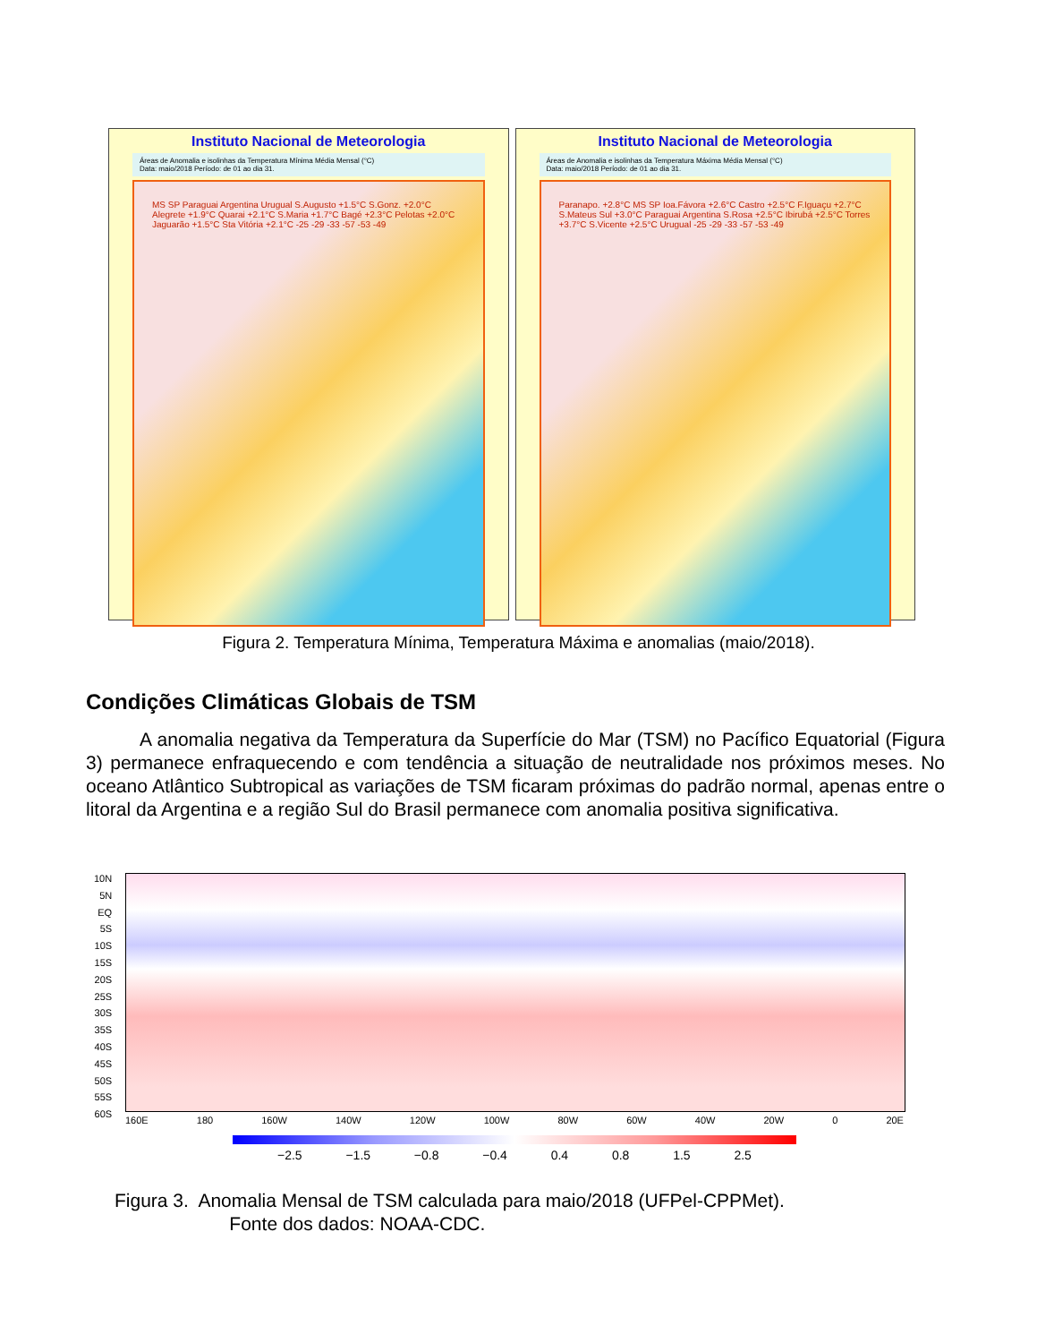Instituto Nacional de Meteorologia
Áreas de Anomalia e isolinhas da Temperatura Mínima Média Mensal (°C)
Data: maio/2018 Período: de 01 ao dia 31.
MS SP Paraguai Argentina Urugual S.Augusto +1.5°C S.Gonz. +2.0°C Alegrete +1.9°C Quarai +2.1°C S.Maria +1.7°C Bagé +2.3°C Pelotas +2.0°C Jaguarão +1.5°C Sta Vitória +2.1°C -25 -29 -33 -57 -53 -49
Instituto Nacional de Meteorologia
Áreas de Anomalia e isolinhas da Temperatura Máxima Média Mensal (°C)
Data: maio/2018 Período: de 01 ao dia 31.
Paranapo. +2.8°C MS SP Ioa.Fávora +2.6°C Castro +2.5°C F.Iguaçu +2.7°C S.Mateus Sul +3.0°C Paraguai Argentina S.Rosa +2.5°C Ibirubá +2.5°C Torres +3.7°C S.Vicente +2.5°C Urugual -25 -29 -33 -57 -53 -49
Figura 2. Temperatura Mínima, Temperatura Máxima e anomalias (maio/2018).
Condições Climáticas Globais de TSM
A anomalia negativa da Temperatura da Superfície do Mar (TSM) no Pacífico Equatorial (Figura 3) permanece enfraquecendo e com tendência a situação de neutralidade nos próximos meses. No oceano Atlântico Subtropical as variações de TSM ficaram próximas do padrão normal, apenas entre o litoral da Argentina e a região Sul do Brasil permanece com anomalia positiva significativa.
10N
5N
EQ
5S
10S
15S
20S
25S
30S
35S
40S
45S
50S
55S
60S
160E 180 160W 140W 120W 100W 80W 60W 40W 20W 0 20E
−2.5 −1.5 −0.8 −0.4 0.4 0.8 1.5 2.5
Figura 3. Anomalia Mensal de TSM calculada para maio/2018 (UFPel-CPPMet).
Fonte dos dados: NOAA-CDC.